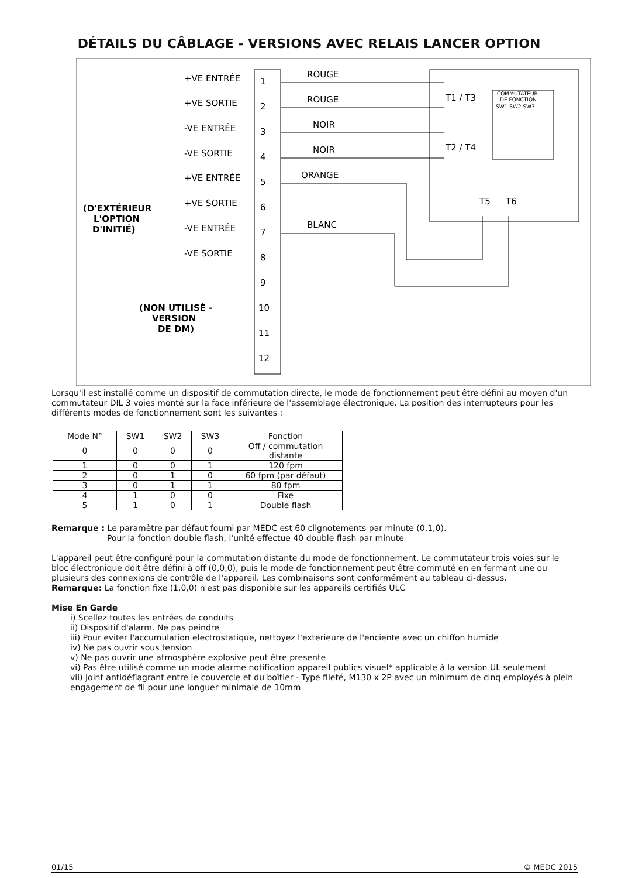DÉTAILS DU CÂBLAGE - VERSIONS AVEC RELAIS LANCER OPTION
1
2
3
4
5
6
7
8
9
10
11
12
+VE ENTRÉE
+VE SORTIE
-VE ENTRÉE
-VE SORTIE
+VE ENTRÉE
+VE SORTIE
-VE ENTRÉE
-VE SORTIE
ROUGE
ROUGE
NOIR
NOIR
ORANGE
BLANC
T1 / T3
T2 / T4
T5
T6
(D'EXTÉRIEUR
L'OPTION
D'INITIÉ)
(NON UTILISÉ -
VERSION
DE DM)
COMMUTATEUR
DE FONCTION
SW1 SW2 SW3
Lorsqu'il est installé comme un dispositif de commutation directe, le mode de fonctionnement peut être défini au moyen d'un commutateur DIL 3 voies monté sur la face inférieure de l'assemblage électronique. La position des interrupteurs pour les différents modes de fonctionnement sont les suivantes :
| Mode N° | SW1 | SW2 | SW3 | Fonction |
| --- | --- | --- | --- | --- |
| 0 | 0 | 0 | 0 | Off / commutation distante |
| 1 | 0 | 0 | 1 | 120 fpm |
| 2 | 0 | 1 | 0 | 60 fpm (par défaut) |
| 3 | 0 | 1 | 1 | 80 fpm |
| 4 | 1 | 0 | 0 | Fixe |
| 5 | 1 | 0 | 1 | Double flash |
Remarque : Le paramètre par défaut fourni par MEDC est 60 clignotements par minute (0,1,0).
Pour la fonction double flash, l'unité effectue 40 double flash par minute
L'appareil peut être configuré pour la commutation distante du mode de fonctionnement. Le commutateur trois voies sur le bloc électronique doit être défini à off (0,0,0), puis le mode de fonctionnement peut être commuté en en fermant une ou plusieurs des connexions de contrôle de l'appareil. Les combinaisons sont conformément au tableau ci-dessus.
Remarque: La fonction fixe (1,0,0) n'est pas disponible sur les appareils certifiés ULC
Mise En Garde
i) Scellez toutes les entrées de conduits
ii) Dispositif d'alarm. Ne pas peindre
iii) Pour eviter l'accumulation electrostatique, nettoyez l'exterieure de l'enciente avec un chiffon humide
iv) Ne pas ouvrir sous tension
v) Ne pas ouvrir une atmosphère explosive peut être presente
vi) Pas être utilisé comme un mode alarme notification appareil publics visuel* applicable à la version UL seulement
vii) Joint antidéflagrant entre le couvercle et du boîtier - Type fileté, M130 x 2P avec un minimum de cinq employés à plein engagement de fil pour une longuer minimale de 10mm
01/15 © MEDC 2015